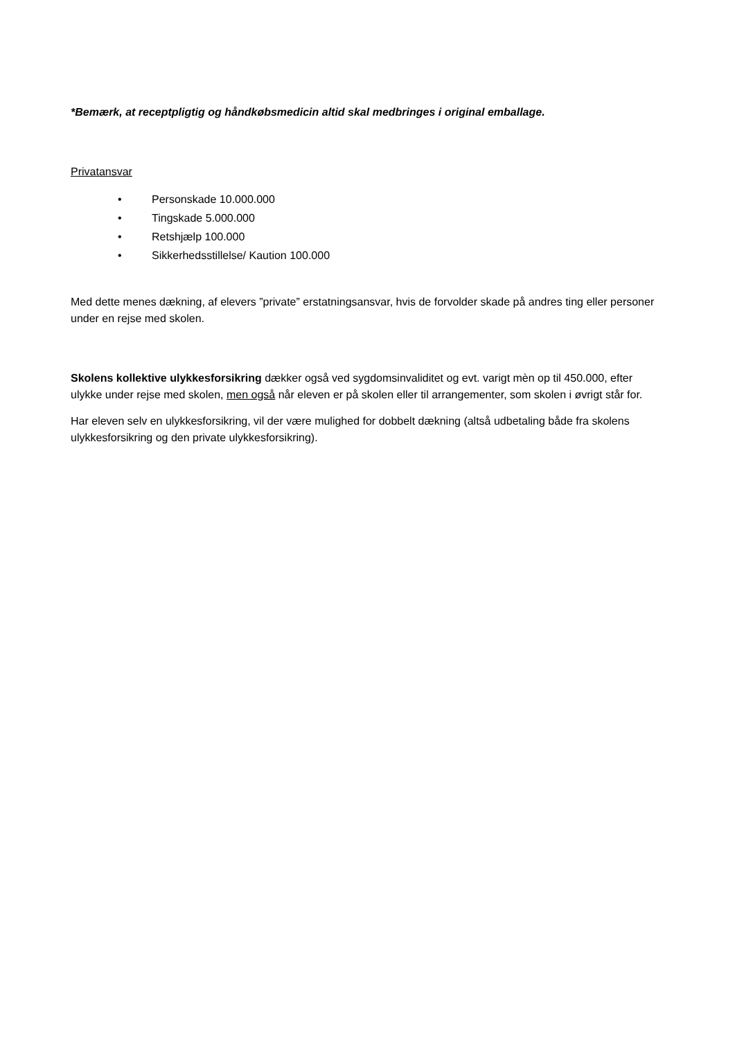*Bemærk, at receptpligtig og håndkøbsmedicin altid skal medbringes i original emballage.
Privatansvar
• Personskade 10.000.000
• Tingskade 5.000.000
• Retshjælp 100.000
• Sikkerhedsstillelse/ Kaution 100.000
Med dette menes dækning, af elevers ”private” erstatningsansvar, hvis de forvolder skade på andres ting eller personer under en rejse med skolen.
Skolens kollektive ulykkesforsikring dækker også ved sygdomsinvaliditet og evt. varigt mèn op til 450.000, efter ulykke under rejse med skolen, men også når eleven er på skolen eller til arrangementer, som skolen i øvrigt står for.
Har eleven selv en ulykkesforsikring, vil der være mulighed for dobbelt dækning (altså udbetaling både fra skolens ulykkesforsikring og den private ulykkesforsikring).